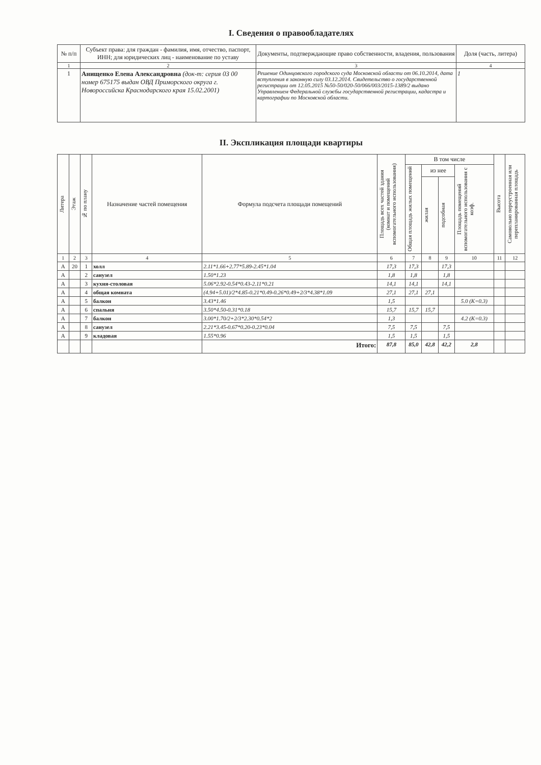I. Сведения о правообладателях
| № п/п | Субъект права: для граждан - фамилия, имя, отчество, паспорт, ИНН; для юридических лиц - наименование по уставу | Документы, подтверждающие право собственности, владения, пользования | Доля (часть, литера) |
| --- | --- | --- | --- |
| 1 | 2 | 3 | 4 |
| 1 | Анищенко Елена Александровна (док-т: серия 03 00 номер 675175 выдан ОВД Приморского округа г. Новороссийска Краснодарского края 15.02.2001) | Решение Одинцовского городского суда Московской области от 06.10.2014, дата вступления в законную силу 03.12.2014. Свидетельство о государственной регистрации от 12.05.2015 №50-50/020-50/066/003/2015-1389/2 выдано Управлением Федеральной службы государственной регистрации, кадастра и картографии по Московской области. | 1 |
II. Экспликация площади квартиры
| Литера | Этаж | № по плану | Назначение частей помещения | Формула подсчета площади помещений | Площадь всех частей здания (комнат и помещений вспомогательного использования) | В том числе | | | | Высота | Самовольно переустроенная или перепланированная площадь |
| --- | --- | --- | --- | --- | --- | --- | --- | --- | --- | --- | --- |
| | | | | | | Общая площадь жилых помещений | из нее | | Площадь помещений вспомогательного использования с коэф. | | |
| | | | | | | | жилая | подсобная | | | |
| 1 | 2 | 3 | 4 | 5 | 6 | 7 | 8 | 9 | 10 | 11 | 12 |
| А | 20 | 1 | холл | 2.11*1.66+2.77*5.89-2.45*1.04 | 17,3 | 17,3 | | 17,3 | | | |
| А | | 2 | санузел | 1.50*1.23 | 1,8 | 1,8 | | 1,8 | | | |
| А | | 3 | кухня-столовая | 5.06*2.92-0.54*0.43-2.11*0.21 | 14,1 | 14,1 | | 14,1 | | | |
| А | | 4 | общая комната | (4.94+5.01)/2*4.85-0.21*0.49-0.26*0.49+2/3*4.38*1.09 | 27,1 | 27,1 | 27,1 | | | | |
| А | | 5 | балкон | 3.43*1.46 | 1,5 | | | | 5.0 (K=0.3) | | |
| А | | 6 | спальня | 3.50*4.50-0.31*0.18 | 15,7 | 15,7 | 15,7 | | | | |
| А | | 7 | балкон | 3.00*1.70/2+2/3*2.30*0.54*2 | 1,3 | | | | 4.2 (K=0.3) | | |
| А | | 8 | санузел | 2.21*3.45-0.67*0.20-0.23*0.04 | 7,5 | 7,5 | | 7,5 | | | |
| А | | 9 | кладовая | 1.55*0.96 | 1,5 | 1,5 | | 1,5 | | | |
| | | | | Итого: | 87,8 | 85,0 | 42,8 | 42,2 | 2,8 | | |